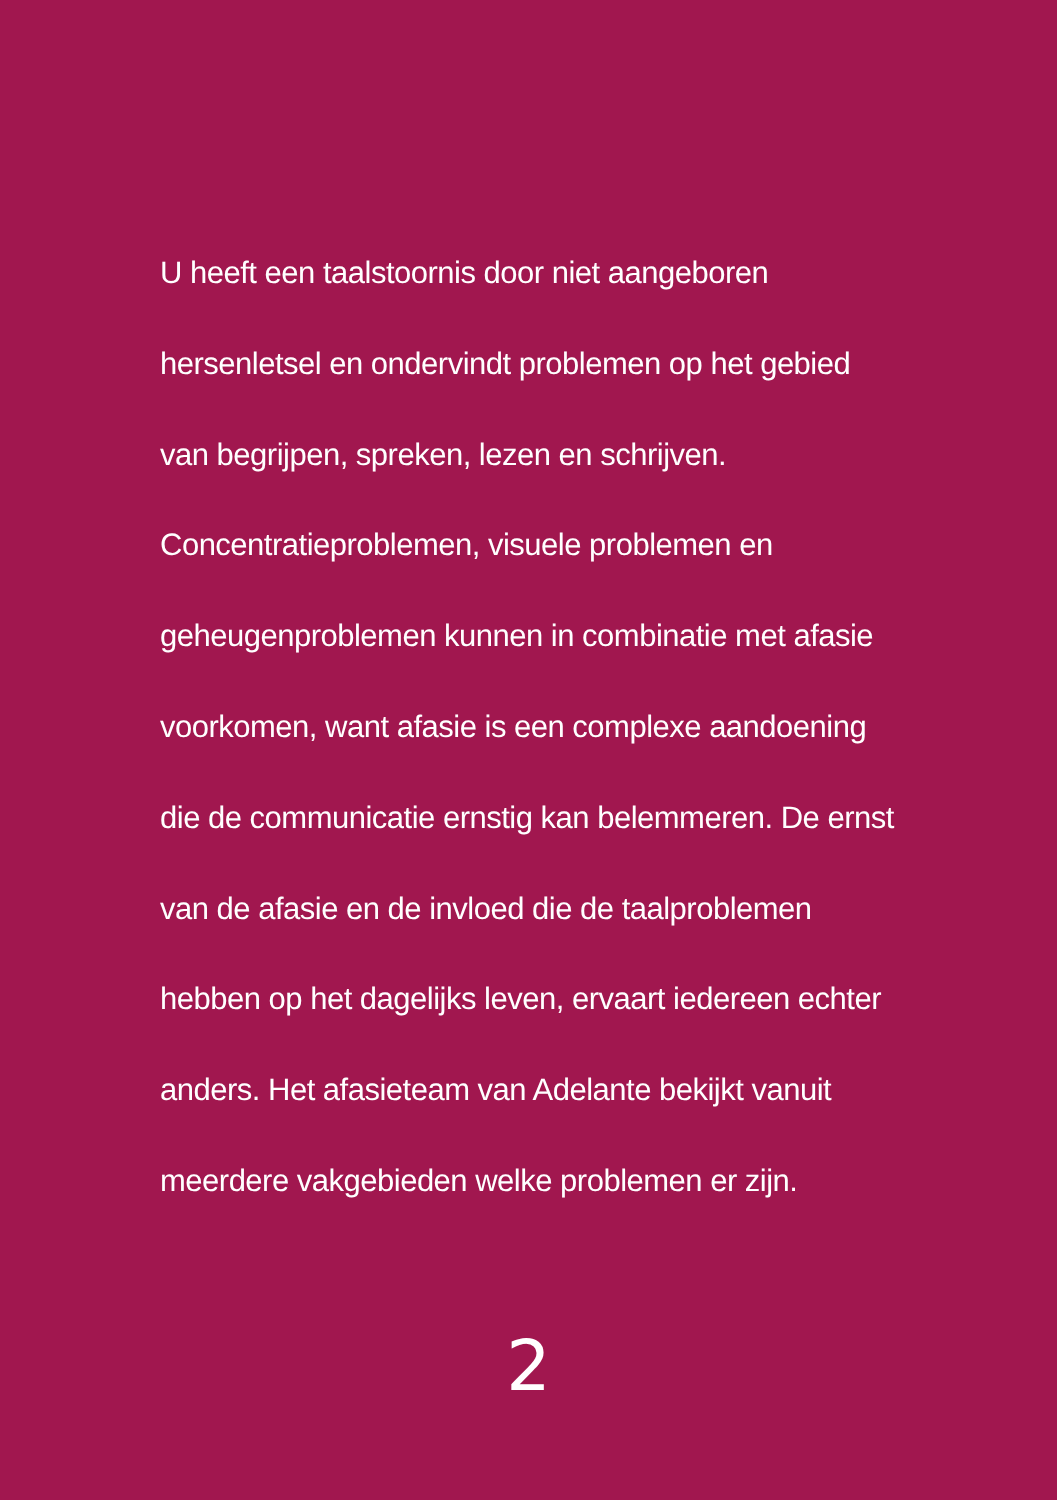U heeft een taalstoornis door niet aangeboren
hersenletsel en ondervindt problemen op het gebied
van begrijpen, spreken, lezen en schrijven.
Concentratieproblemen, visuele problemen en
geheugenproblemen kunnen in combinatie met afasie
voorkomen, want afasie is een complexe aandoening
die de communicatie ernstig kan belemmeren. De ernst
van de afasie en de invloed die de taalproblemen
hebben op het dagelijks leven, ervaart iedereen echter
anders. Het afasieteam van Adelante bekijkt vanuit
meerdere vakgebieden welke problemen er zijn.
2